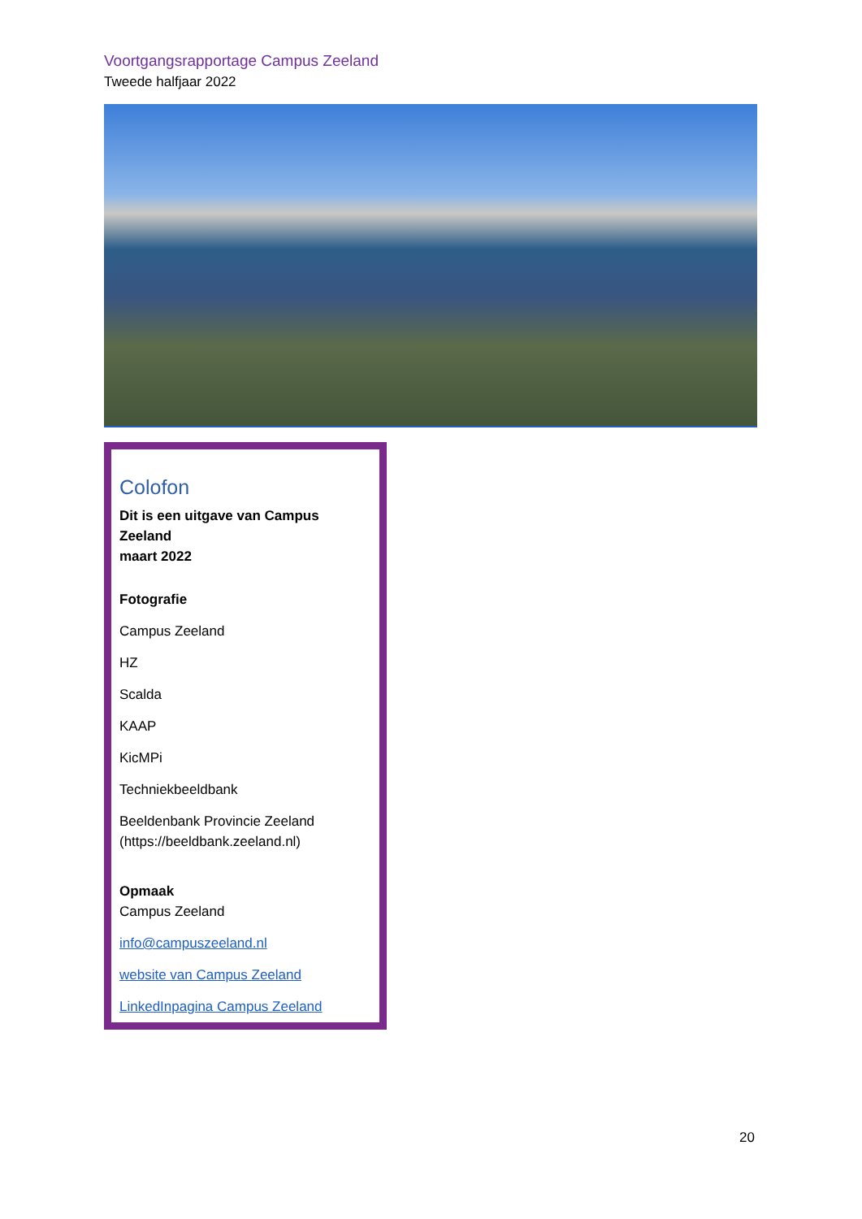Voortgangsrapportage Campus Zeeland
Tweede halfjaar 2022
Colofon
Dit is een uitgave van Campus Zeeland
maart 2022
Fotografie
Campus Zeeland
HZ
Scalda
KAAP
KicMPi
Techniekbeeldbank
Beeldenbank Provincie Zeeland (https://beeldbank.zeeland.nl)
Opmaak
Campus Zeeland
info@campuszeeland.nl
website van Campus Zeeland
LinkedInpagina Campus Zeeland
20